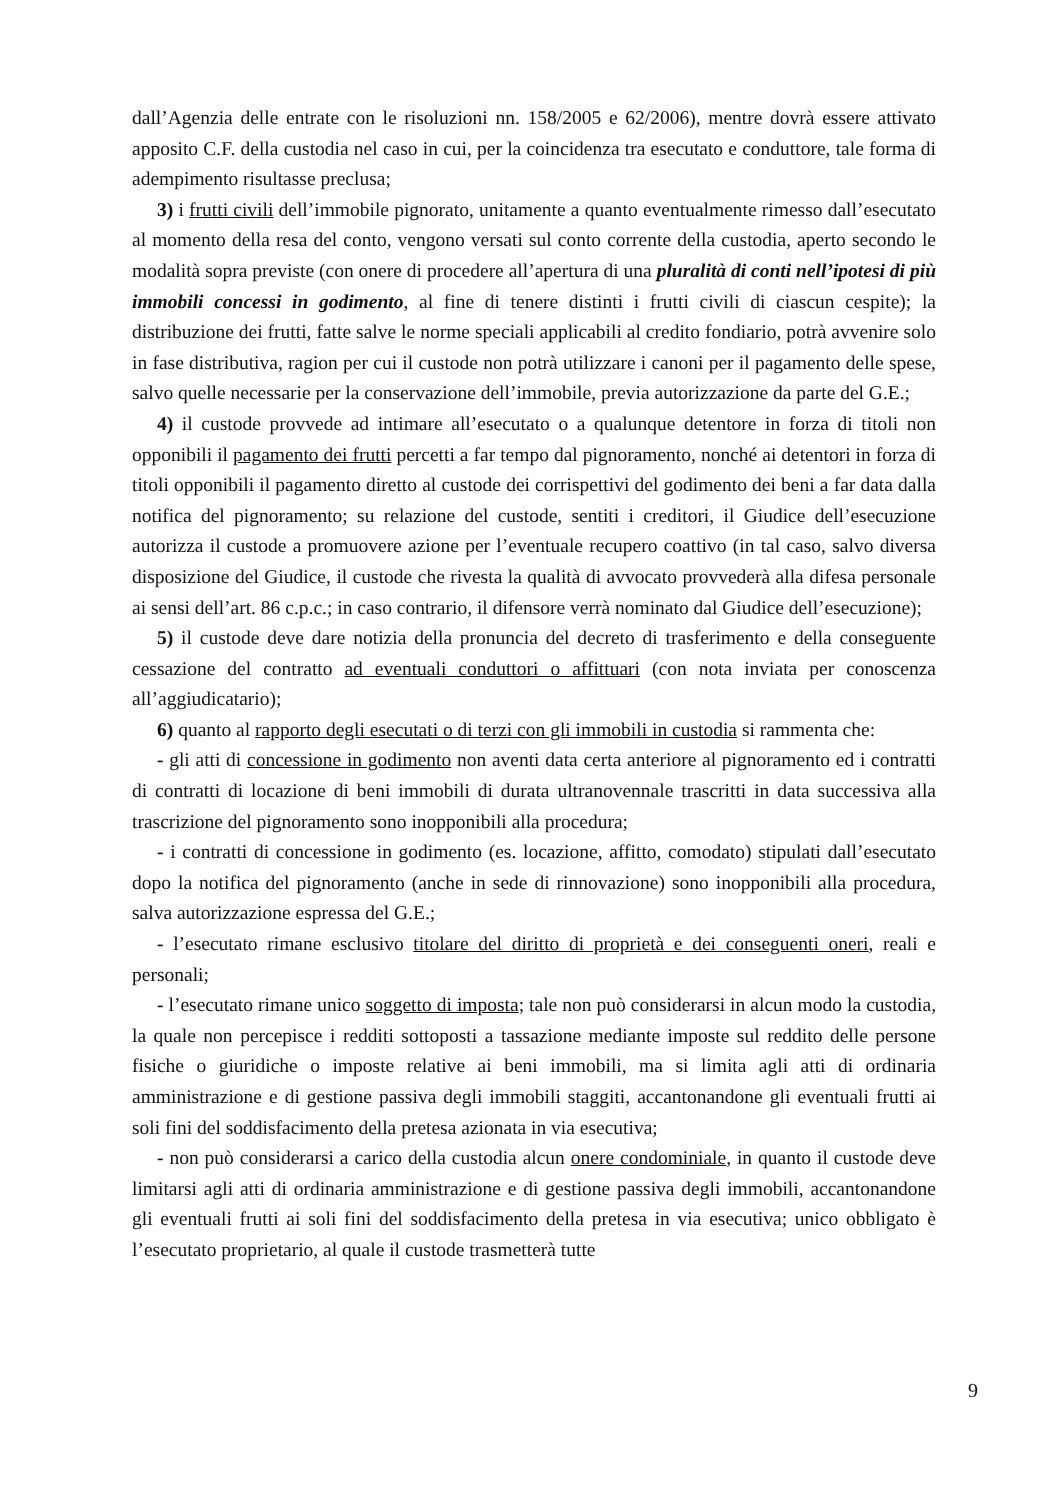dall’Agenzia delle entrate con le risoluzioni nn. 158/2005 e 62/2006), mentre dovrà essere attivato apposito C.F. della custodia nel caso in cui, per la coincidenza tra esecutato e conduttore, tale forma di adempimento risultasse preclusa;
3) i frutti civili dell’immobile pignorato, unitamente a quanto eventualmente rimesso dall’esecutato al momento della resa del conto, vengono versati sul conto corrente della custodia, aperto secondo le modalità sopra previste (con onere di procedere all’apertura di una pluralità di conti nell’ipotesi di più immobili concessi in godimento, al fine di tenere distinti i frutti civili di ciascun cespite); la distribuzione dei frutti, fatte salve le norme speciali applicabili al credito fondiario, potrà avvenire solo in fase distributiva, ragion per cui il custode non potrà utilizzare i canoni per il pagamento delle spese, salvo quelle necessarie per la conservazione dell’immobile, previa autorizzazione da parte del G.E.;
4) il custode provvede ad intimare all’esecutato o a qualunque detentore in forza di titoli non opponibili il pagamento dei frutti percetti a far tempo dal pignoramento, nonché ai detentori in forza di titoli opponibili il pagamento diretto al custode dei corrispettivi del godimento dei beni a far data dalla notifica del pignoramento; su relazione del custode, sentiti i creditori, il Giudice dell’esecuzione autorizza il custode a promuovere azione per l’eventuale recupero coattivo (in tal caso, salvo diversa disposizione del Giudice, il custode che rivesta la qualità di avvocato provvederà alla difesa personale ai sensi dell’art. 86 c.p.c.; in caso contrario, il difensore verrà nominato dal Giudice dell’esecuzione);
5) il custode deve dare notizia della pronuncia del decreto di trasferimento e della conseguente cessazione del contratto ad eventuali conduttori o affittuari (con nota inviata per conoscenza all’aggiudicatario);
6) quanto al rapporto degli esecutati o di terzi con gli immobili in custodia si rammenta che:
- gli atti di concessione in godimento non aventi data certa anteriore al pignoramento ed i contratti di contratti di locazione di beni immobili di durata ultranovennale trascritti in data successiva alla trascrizione del pignoramento sono inopponibili alla procedura;
- i contratti di concessione in godimento (es. locazione, affitto, comodato) stipulati dall’esecutato dopo la notifica del pignoramento (anche in sede di rinnovazione) sono inopponibili alla procedura, salva autorizzazione espressa del G.E.;
- l’esecutato rimane esclusivo titolare del diritto di proprietà e dei conseguenti oneri, reali e personali;
- l’esecutato rimane unico soggetto di imposta; tale non può considerarsi in alcun modo la custodia, la quale non percepisce i redditi sottoposti a tassazione mediante imposte sul reddito delle persone fisiche o giuridiche o imposte relative ai beni immobili, ma si limita agli atti di ordinaria amministrazione e di gestione passiva degli immobili staggiti, accantonandone gli eventuali frutti ai soli fini del soddisfacimento della pretesa azionata in via esecutiva;
- non può considerarsi a carico della custodia alcun onere condominiale, in quanto il custode deve limitarsi agli atti di ordinaria amministrazione e di gestione passiva degli immobili, accantonandone gli eventuali frutti ai soli fini del soddisfacimento della pretesa in via esecutiva; unico obbligato è l’esecutato proprietario, al quale il custode trasmetterà tutte
9